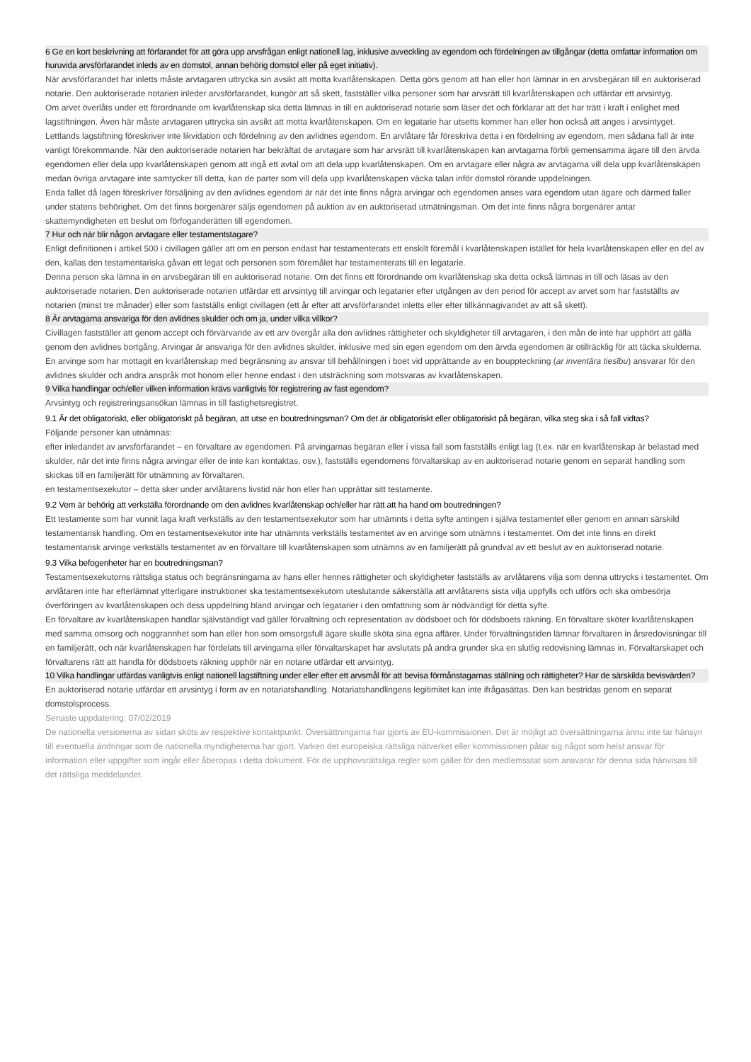6 Ge en kort beskrivning att förfarandet för att göra upp arvsfrågan enligt nationell lag, inklusive avveckling av egendom och fördelningen av tillgångar (detta omfattar information om huruvida arvsförfarandet inleds av en domstol, annan behörig domstol eller på eget initiativ).
När arvsförfarandet har inletts måste arvtagaren uttrycka sin avsikt att motta kvarlåtenskapen. Detta görs genom att han eller hon lämnar in en arvsbegäran till en auktoriserad notarie. Den auktoriserade notarien inleder arvsförfarandet, kungör att så skett, fastställer vilka personer som har arvsrätt till kvarlåtenskapen och utfärdar ett arvsintyg.
Om arvet överlåts under ett förordnande om kvarlåtenskap ska detta lämnas in till en auktoriserad notarie som läser det och förklarar att det har trätt i kraft i enlighet med lagstiftningen. Även här måste arvtagaren uttrycka sin avsikt att motta kvarlåtenskapen. Om en legatarie har utsetts kommer han eller hon också att anges i arvsintyget.
Lettlands lagstiftning föreskriver inte likvidation och fördelning av den avlidnes egendom. En arvlåtare får föreskriva detta i en fördelning av egendom, men sådana fall är inte vanligt förekommande. När den auktoriserade notarien har bekräftat de arvtagare som har arvsrätt till kvarlåtenskapen kan arvtagarna förbli gemensamma ägare till den ärvda egendomen eller dela upp kvarlåtenskapen genom att ingå ett avtal om att dela upp kvarlåtenskapen. Om en arvtagare eller några av arvtagarna vill dela upp kvarlåtenskapen medan övriga arvtagare inte samtycker till detta, kan de parter som vill dela upp kvarlåtenskapen väcka talan inför domstol rörande uppdelningen.
Enda fallet då lagen föreskriver försäljning av den avlidnes egendom är när det inte finns några arvingar och egendomen anses vara egendom utan ägare och därmed faller under statens behörighet. Om det finns borgenärer säljs egendomen på auktion av en auktoriserad utmätningsman. Om det inte finns några borgenärer antar skattemyndigheten ett beslut om förfoganderätten till egendomen.
7 Hur och när blir någon arvtagare eller testamentstagare?
Enligt definitionen i artikel 500 i civillagen gäller att om en person endast har testamenterats ett enskilt föremål i kvarlåtenskapen istället för hela kvarlåtenskapen eller en del av den, kallas den testamentariska gåvan ett legat och personen som föremålet har testamenterats till en legatarie.
Denna person ska lämna in en arvsbegäran till en auktoriserad notarie. Om det finns ett förordnande om kvarlåtenskap ska detta också lämnas in till och läsas av den auktoriserade notarien. Den auktoriserade notarien utfärdar ett arvsintyg till arvingar och legatarier efter utgången av den period för accept av arvet som har fastställts av notarien (minst tre månader) eller som fastställs enligt civillagen (ett år efter att arvsförfarandet inletts eller efter tillkännagivandet av att så skett).
8 Är arvtagarna ansvariga för den avlidnes skulder och om ja, under vilka villkor?
Civillagen fastställer att genom accept och förvärvande av ett arv övergår alla den avlidnes rättigheter och skyldigheter till arvtagaren, i den mån de inte har upphört att gälla genom den avlidnes bortgång. Arvingar är ansvariga för den avlidnes skulder, inklusive med sin egen egendom om den ärvda egendomen är otillräcklig för att täcka skulderna. En arvinge som har mottagit en kvarlåtenskap med begränsning av ansvar till behållningen i boet vid upprättande av en bouppteckning (ar inventāra tiesību) ansvarar för den avlidnes skulder och andra anspråk mot honom eller henne endast i den utsträckning som motsvaras av kvarlåtenskapen.
9 Vilka handlingar och/eller vilken information krävs vanligtvis för registrering av fast egendom?
Arvsintyg och registreringsansökan lämnas in till fastighetsregistret.
9.1 Är det obligatoriskt, eller obligatoriskt på begäran, att utse en boutredningsman? Om det är obligatoriskt eller obligatoriskt på begäran, vilka steg ska i så fall vidtas?
Följande personer kan utnämnas:
efter inledandet av arvsförfarandet – en förvaltare av egendomen. På arvingarnas begäran eller i vissa fall som fastställs enligt lag (t.ex. när en kvarlåtenskap är belastad med skulder, när det inte finns några arvingar eller de inte kan kontaktas, osv.), fastställs egendomens förvaltarskap av en auktoriserad notarie genom en separat handling som skickas till en familjerätt för utnämning av förvaltaren,
en testamentsexekutor – detta sker under arvlåtarens livstid när hon eller han upprättar sitt testamente.
9.2 Vem är behörig att verkställa förordnande om den avlidnes kvarlåtenskap och/eller har rätt att ha hand om boutredningen?
Ett testamente som har vunnit laga kraft verkställs av den testamentsexekutor som har utnämnts i detta syfte antingen i själva testamentet eller genom en annan särskild testamentarisk handling. Om en testamentsexekutor inte har utnämnts verkställs testamentet av en arvinge som utnämns i testamentet. Om det inte finns en direkt testamentarisk arvinge verkställs testamentet av en förvaltare till kvarlåtenskapen som utnämns av en familjerätt på grundval av ett beslut av en auktoriserad notarie.
9.3 Vilka befogenheter har en boutredningsman?
Testamentsexekutorns rättsliga status och begränsningarna av hans eller hennes rättigheter och skyldigheter fastställs av arvlåtarens vilja som denna uttrycks i testamentet. Om arvlåtaren inte har efterlämnat ytterligare instruktioner ska testamentsexekutorn uteslutande säkerställa att arvlåtarens sista vilja uppfylls och utförs och ska ombesörja överföringen av kvarlåtenskapen och dess uppdelning bland arvingar och legatarier i den omfattning som är nödvändigt för detta syfte.
En förvaltare av kvarlåtenskapen handlar självständigt vad gäller förvaltning och representation av dödsboet och för dödsboets räkning. En förvaltare sköter kvarlåtenskapen med samma omsorg och noggrannhet som han eller hon som omsorgsfull ägare skulle sköta sina egna affärer. Under förvaltningstiden lämnar förvaltaren in årsredovisningar till en familjerätt, och när kvarlåtenskapen har fördelats till arvingarna eller förvaltarskapet har avslutats på andra grunder ska en slutlig redovisning lämnas in. Förvaltarskapet och förvaltarens rätt att handla för dödsboets räkning upphör när en notarie utfärdar ett arvsintyg.
10 Vilka handlingar utfärdas vanligtvis enligt nationell lagstiftning under eller efter ett arvsmål för att bevisa förmånstagarnas ställning och rättigheter? Har de särskilda bevisvärden?
En auktoriserad notarie utfärdar ett arvsintyg i form av en notariatshandling. Notariatshandlingens legitimitet kan inte ifrågasättas. Den kan bestridas genom en separat domstolsprocess.
Senaste uppdatering: 07/02/2019
De nationella versionerna av sidan sköts av respektive kontaktpunkt. Översättningarna har gjorts av EU-kommissionen. Det är möjligt att översättningarna ännu inte tar hänsyn till eventuella ändringar som de nationella myndigheterna har gjort. Varken det europeiska rättsliga nätverket eller kommissionen påtar sig något som helst ansvar för information eller uppgifter som ingår eller åberopas i detta dokument. För de upphovsrättsliga regler som gäller för den medlemsstat som ansvarar för denna sida hänvisas till det rättsliga meddelandet.